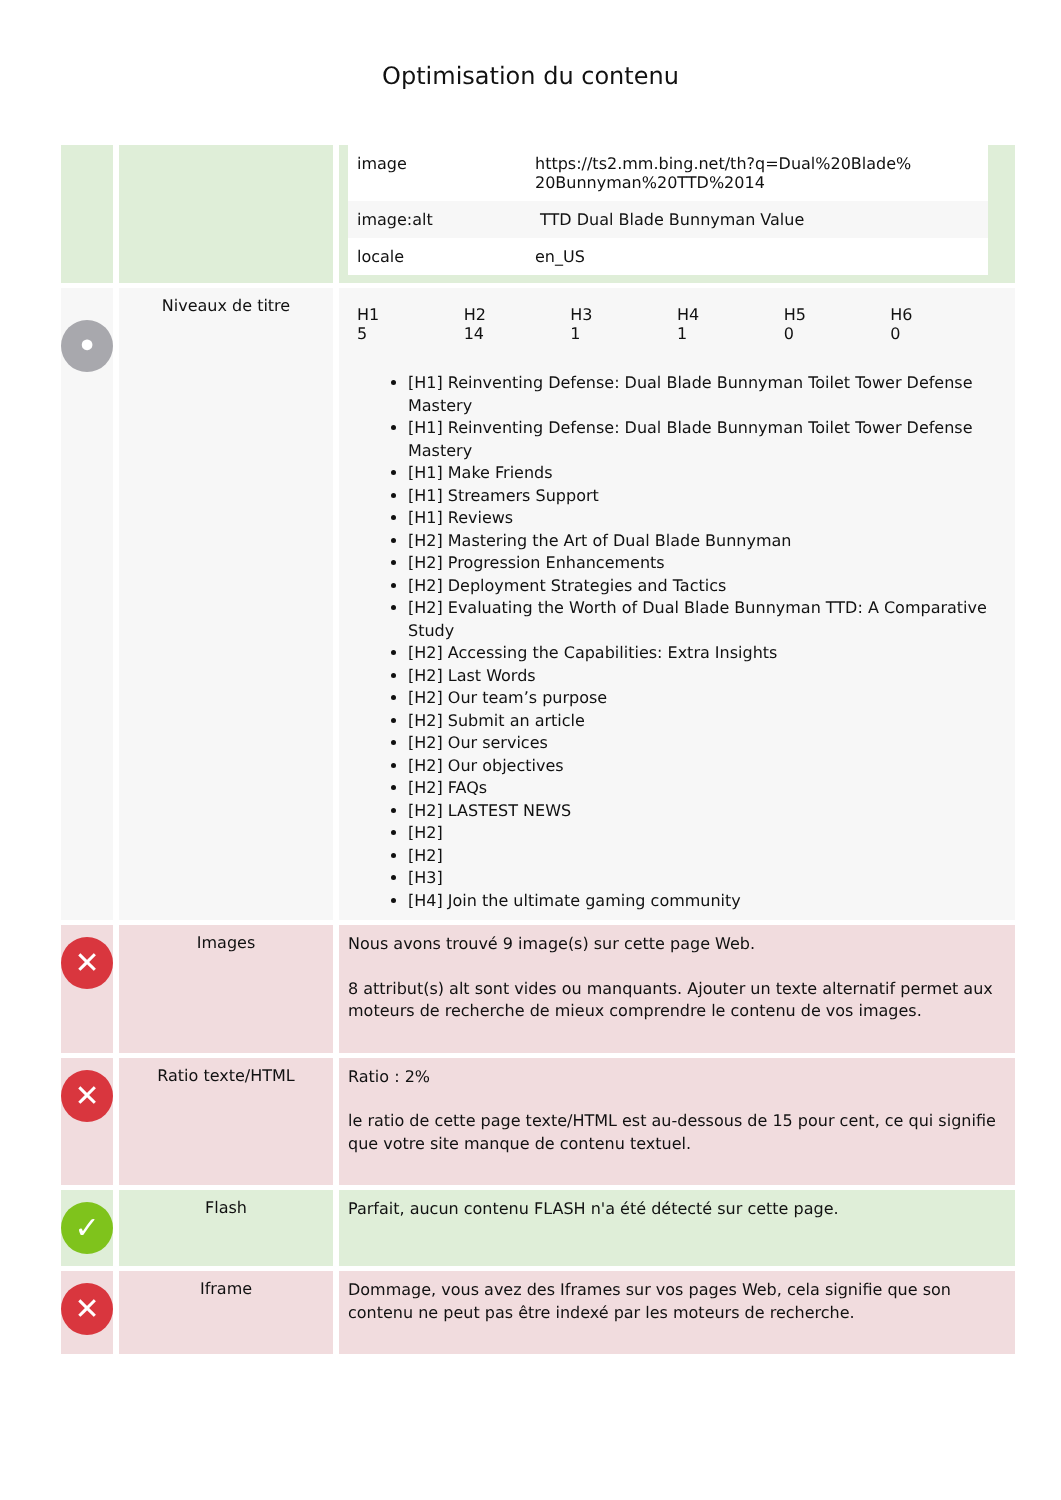Optimisation du contenu
| | | / image / https://ts2.mm.bing.net/th?q=Dual%20Blade% 20Bunnyman%20TTD%2014 / / image:alt / TTD Dual Blade Bunnyman Value / / locale / en_US / |
| • | Niveaux de titre | / H1 5 / H2 14 / H3 1 / H4 1 / H5 0 / H6 0 / [H1] Reinventing Defense: Dual Blade Bunnyman Toilet Tower Defense Mastery [H1] Reinventing Defense: Dual Blade Bunnyman Toilet Tower Defense Mastery [H1] Make Friends [H1] Streamers Support [H1] Reviews [H2] Mastering the Art of Dual Blade Bunnyman [H2] Progression Enhancements [H2] Deployment Strategies and Tactics [H2] Evaluating the Worth of Dual Blade Bunnyman TTD: A Comparative Study [H2] Accessing the Capabilities: Extra Insights [H2] Last Words [H2] Our team’s purpose [H2] Submit an article [H2] Our services [H2] Our objectives [H2] FAQs [H2] LASTEST NEWS [H2] [H2] [H3] [H4] Join the ultimate gaming community |
| ✕ | Images | Nous avons trouvé 9 image(s) sur cette page Web. 8 attribut(s) alt sont vides ou manquants. Ajouter un texte alternatif permet aux moteurs de recherche de mieux comprendre le contenu de vos images. |
| ✕ | Ratio texte/HTML | Ratio : 2% le ratio de cette page texte/HTML est au-dessous de 15 pour cent, ce qui signifie que votre site manque de contenu textuel. |
| ✓ | Flash | Parfait, aucun contenu FLASH n'a été détecté sur cette page. |
| ✕ | Iframe | Dommage, vous avez des Iframes sur vos pages Web, cela signifie que son contenu ne peut pas être indexé par les moteurs de recherche. |